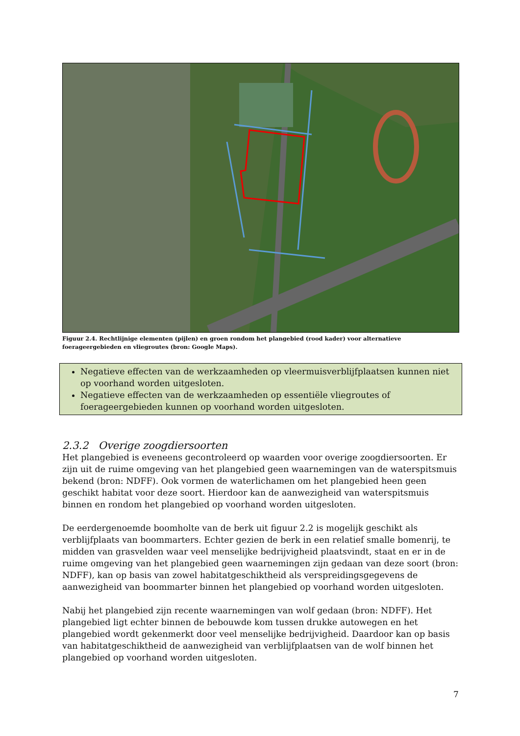Figuur 2.4. Rechtlijnige elementen (pijlen) en groen rondom het plangebied (rood kader) voor alternatieve foerageergebieden en vliegroutes (bron: Google Maps).
Negatieve effecten van de werkzaamheden op vleermuisverblijfplaatsen kunnen niet op voorhand worden uitgesloten.
Negatieve effecten van de werkzaamheden op essentiële vliegroutes of foerageergebieden kunnen op voorhand worden uitgesloten.
2.3.2 Overige zoogdiersoorten
Het plangebied is eveneens gecontroleerd op waarden voor overige zoogdiersoorten. Er zijn uit de ruime omgeving van het plangebied geen waarnemingen van de waterspitsmuis bekend (bron: NDFF). Ook vormen de waterlichamen om het plangebied heen geen geschikt habitat voor deze soort. Hierdoor kan de aanwezigheid van waterspitsmuis binnen en rondom het plangebied op voorhand worden uitgesloten.
De eerdergenoemde boomholte van de berk uit figuur 2.2 is mogelijk geschikt als verblijfplaats van boommarters. Echter gezien de berk in een relatief smalle bomenrij, te midden van grasvelden waar veel menselijke bedrijvigheid plaatsvindt, staat en er in de ruime omgeving van het plangebied geen waarnemingen zijn gedaan van deze soort (bron: NDFF), kan op basis van zowel habitatgeschiktheid als verspreidingsgegevens de aanwezigheid van boommarter binnen het plangebied op voorhand worden uitgesloten.
Nabij het plangebied zijn recente waarnemingen van wolf gedaan (bron: NDFF). Het plangebied ligt echter binnen de bebouwde kom tussen drukke autowegen en het plangebied wordt gekenmerkt door veel menselijke bedrijvigheid. Daardoor kan op basis van habitatgeschiktheid de aanwezigheid van verblijfplaatsen van de wolf binnen het plangebied op voorhand worden uitgesloten.
7